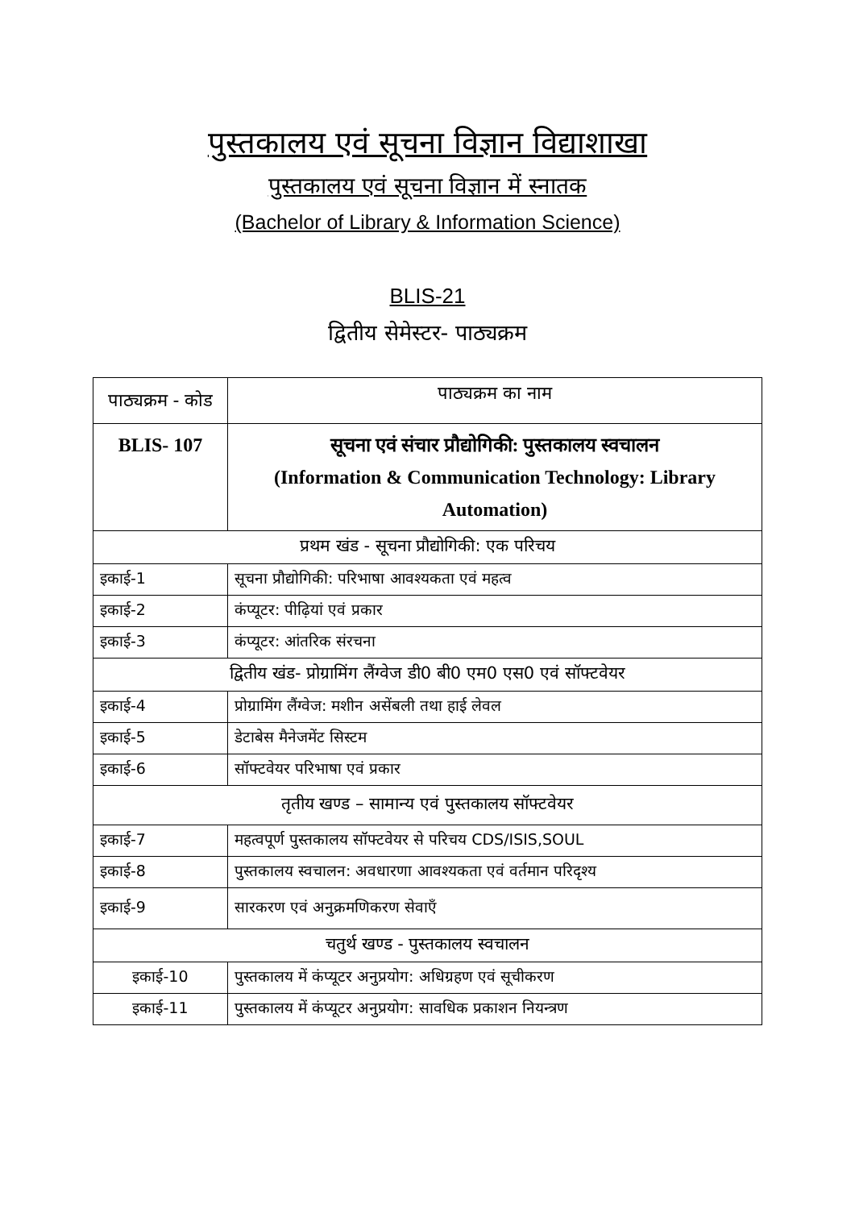पुस्तकालय एवं सूचना विज्ञान विद्याशाखा
पुस्तकालय एवं सूचना विज्ञान में स्नातक
(Bachelor of Library & Information Science)
BLIS-21
द्वितीय सेमेस्टर- पाठ्यक्रम
| पाठ्यक्रम - कोड | पाठ्यक्रम का नाम |
| --- | --- |
| BLIS- 107 | सूचना एवं संचार प्रौद्योगिकी: पुस्तकालय स्वचालन (Information & Communication Technology: Library Automation) |
| प्रथम खंड - सूचना प्रौद्योगिकी: एक परिचय | |
| इकाई-1 | सूचना प्रौद्योगिकी: परिभाषा आवश्यकता एवं महत्व |
| इकाई-2 | कंप्यूटर: पीढ़ियां एवं प्रकार |
| इकाई-3 | कंप्यूटर: आंतरिक संरचना |
| द्वितीय खंड- प्रोग्रामिंग लैंग्वेज डी0 बी0 एम0 एस0 एवं सॉफ्टवेयर | |
| इकाई-4 | प्रोग्रामिंग लैंग्वेज: मशीन असेंबली तथा हाई लेवल |
| इकाई-5 | डेटाबेस मैनेजमेंट सिस्टम |
| इकाई-6 | सॉफ्टवेयर परिभाषा एवं प्रकार |
| तृतीय खण्ड – सामान्य एवं पुस्तकालय सॉफ्टवेयर | |
| इकाई-7 | महत्वपूर्ण पुस्तकालय सॉफ्टवेयर से परिचय CDS/ISIS,SOUL |
| इकाई-8 | पुस्तकालय स्वचालन: अवधारणा आवश्यकता एवं वर्तमान परिदृश्य |
| इकाई-9 | सारकरण एवं अनुक्रमणिकरण सेवाएँ |
| चतुर्थ खण्ड - पुस्तकालय स्वचालन | |
| इकाई-10 | पुस्तकालय में कंप्यूटर अनुप्रयोग: अधिग्रहण एवं सूचीकरण |
| इकाई-11 | पुस्तकालय में कंप्यूटर अनुप्रयोग: सावधिक प्रकाशन नियन्त्रण |